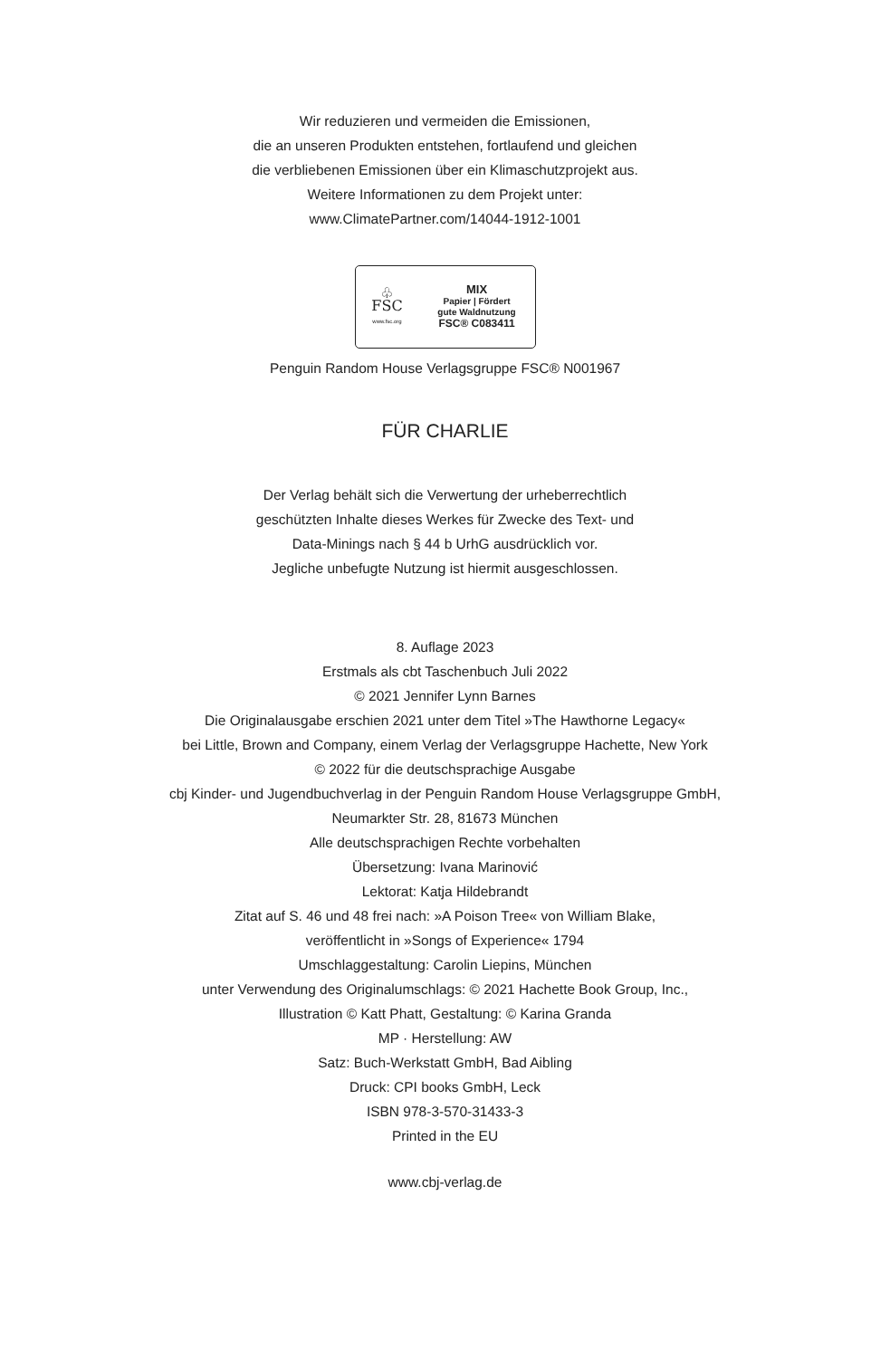Wir reduzieren und vermeiden die Emissionen,
die an unseren Produkten entstehen, fortlaufend und gleichen
die verbliebenen Emissionen über ein Klimaschutzprojekt aus.
Weitere Informationen zu dem Projekt unter:
www.ClimatePartner.com/14044-1912-1001
♧
FSC
www.fsc.org
MIX
Papier | Fördert
gute Waldnutzung
FSC® C083411
Penguin Random House Verlagsgruppe FSC® N001967
FÜR CHARLIE
Der Verlag behält sich die Verwertung der urheberrechtlich
geschützten Inhalte dieses Werkes für Zwecke des Text- und
Data-Minings nach § 44 b UrhG ausdrücklich vor.
Jegliche unbefugte Nutzung ist hiermit ausgeschlossen.
8. Auflage 2023
Erstmals als cbt Taschenbuch Juli 2022
© 2021 Jennifer Lynn Barnes
Die Originalausgabe erschien 2021 unter dem Titel »The Hawthorne Legacy«
bei Little, Brown and Company, einem Verlag der Verlagsgruppe Hachette, New York
© 2022 für die deutschsprachige Ausgabe
cbj Kinder- und Jugendbuchverlag in der Penguin Random House Verlagsgruppe GmbH,
Neumarkter Str. 28, 81673 München
Alle deutschsprachigen Rechte vorbehalten
Übersetzung: Ivana Marinović
Lektorat: Katja Hildebrandt
Zitat auf S. 46 und 48 frei nach: »A Poison Tree« von William Blake,
veröffentlicht in »Songs of Experience« 1794
Umschlaggestaltung: Carolin Liepins, München
unter Verwendung des Originalumschlags: © 2021 Hachette Book Group, Inc.,
Illustration © Katt Phatt, Gestaltung: © Karina Granda
MP · Herstellung: AW
Satz: Buch-Werkstatt GmbH, Bad Aibling
Druck: CPI books GmbH, Leck
ISBN 978-3-570-31433-3
Printed in the EU
www.cbj-verlag.de